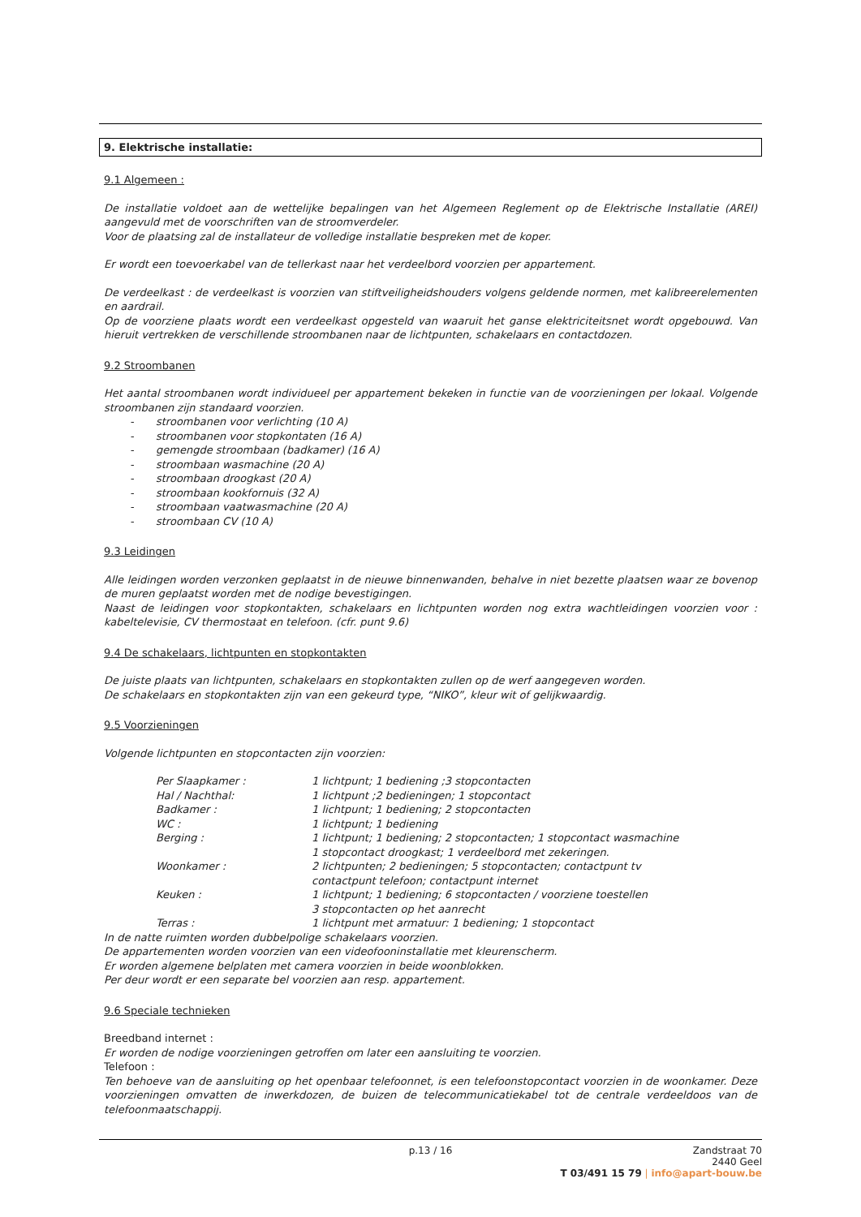9. Elektrische installatie:
9.1 Algemeen :
De installatie voldoet aan de wettelijke bepalingen van het Algemeen Reglement op de Elektrische Installatie (AREI) aangevuld met de voorschriften van de stroomverdeler.
Voor de plaatsing zal de installateur de volledige installatie bespreken met de koper.
Er wordt een toevoerkabel van de tellerkast naar het verdeelbord voorzien per appartement.
De verdeelkast : de verdeelkast is voorzien van stiftveiligheidshouders volgens geldende normen, met kalibreerelementen en aardrail.
Op de voorziene plaats wordt een verdeelkast opgesteld van waaruit het ganse elektriciteitsnet wordt opgebouwd. Van hieruit vertrekken de verschillende stroombanen naar de lichtpunten, schakelaars en contactdozen.
9.2 Stroombanen
Het aantal stroombanen wordt individueel per appartement bekeken in functie van de voorzieningen per lokaal. Volgende stroombanen zijn standaard voorzien.
- stroombanen voor verlichting (10 A)
- stroombanen voor stopkontaten (16 A)
- gemengde stroombaan (badkamer) (16 A)
- stroombaan wasmachine (20 A)
- stroombaan droogkast (20 A)
- stroombaan kookfornuis (32 A)
- stroombaan vaatwasmachine (20 A)
- stroombaan CV (10 A)
9.3 Leidingen
Alle leidingen worden verzonken geplaatst in de nieuwe binnenwanden, behalve in niet bezette plaatsen waar ze bovenop de muren geplaatst worden met de nodige bevestigingen.
Naast de leidingen voor stopkontakten, schakelaars en lichtpunten worden nog extra wachtleidingen voorzien voor : kabeltelevisie, CV thermostaat en telefoon. (cfr. punt 9.6)
9.4 De schakelaars, lichtpunten en stopkontakten
De juiste plaats van lichtpunten, schakelaars en stopkontakten zullen op de werf aangegeven worden.
De schakelaars en stopkontakten zijn van een gekeurd type, “NIKO”, kleur wit of gelijkwaardig.
9.5 Voorzieningen
Volgende lichtpunten en stopcontacten zijn voorzien:
| Per Slaapkamer : | 1 lichtpunt; 1 bediening ;3 stopcontacten |
| Hal / Nachthal: | 1 lichtpunt ;2 bedieningen; 1 stopcontact |
| Badkamer : | 1 lichtpunt; 1 bediening; 2 stopcontacten |
| WC : | 1 lichtpunt; 1 bediening |
| Berging : | 1 lichtpunt; 1 bediening; 2 stopcontacten; 1 stopcontact wasmachine 1 stopcontact droogkast; 1 verdeelbord met zekeringen. |
| Woonkamer : | 2 lichtpunten; 2 bedieningen; 5 stopcontacten; contactpunt tv contactpunt telefoon; contactpunt internet |
| Keuken : | 1 lichtpunt; 1 bediening; 6 stopcontacten / voorziene toestellen 3 stopcontacten op het aanrecht |
| Terras : | 1 lichtpunt met armatuur: 1 bediening; 1 stopcontact |
In de natte ruimten worden dubbelpolige schakelaars voorzien.
De appartementen worden voorzien van een videofooninstallatie met kleurenscherm.
Er worden algemene belplaten met camera voorzien in beide woonblokken.
Per deur wordt er een separate bel voorzien aan resp. appartement.
9.6 Speciale technieken
Breedband internet :
Er worden de nodige voorzieningen getroffen om later een aansluiting te voorzien.
Telefoon :
Ten behoeve van de aansluiting op het openbaar telefoonnet, is een telefoonstopcontact voorzien in de woonkamer. Deze voorzieningen omvatten de inwerkdozen, de buizen de telecommunicatiekabel tot de centrale verdeeldoos van de telefoonmaatschappij.
p.13 / 16 Zandstraat 70
2440 Geel
T 03/491 15 79 | info@apart-bouw.be